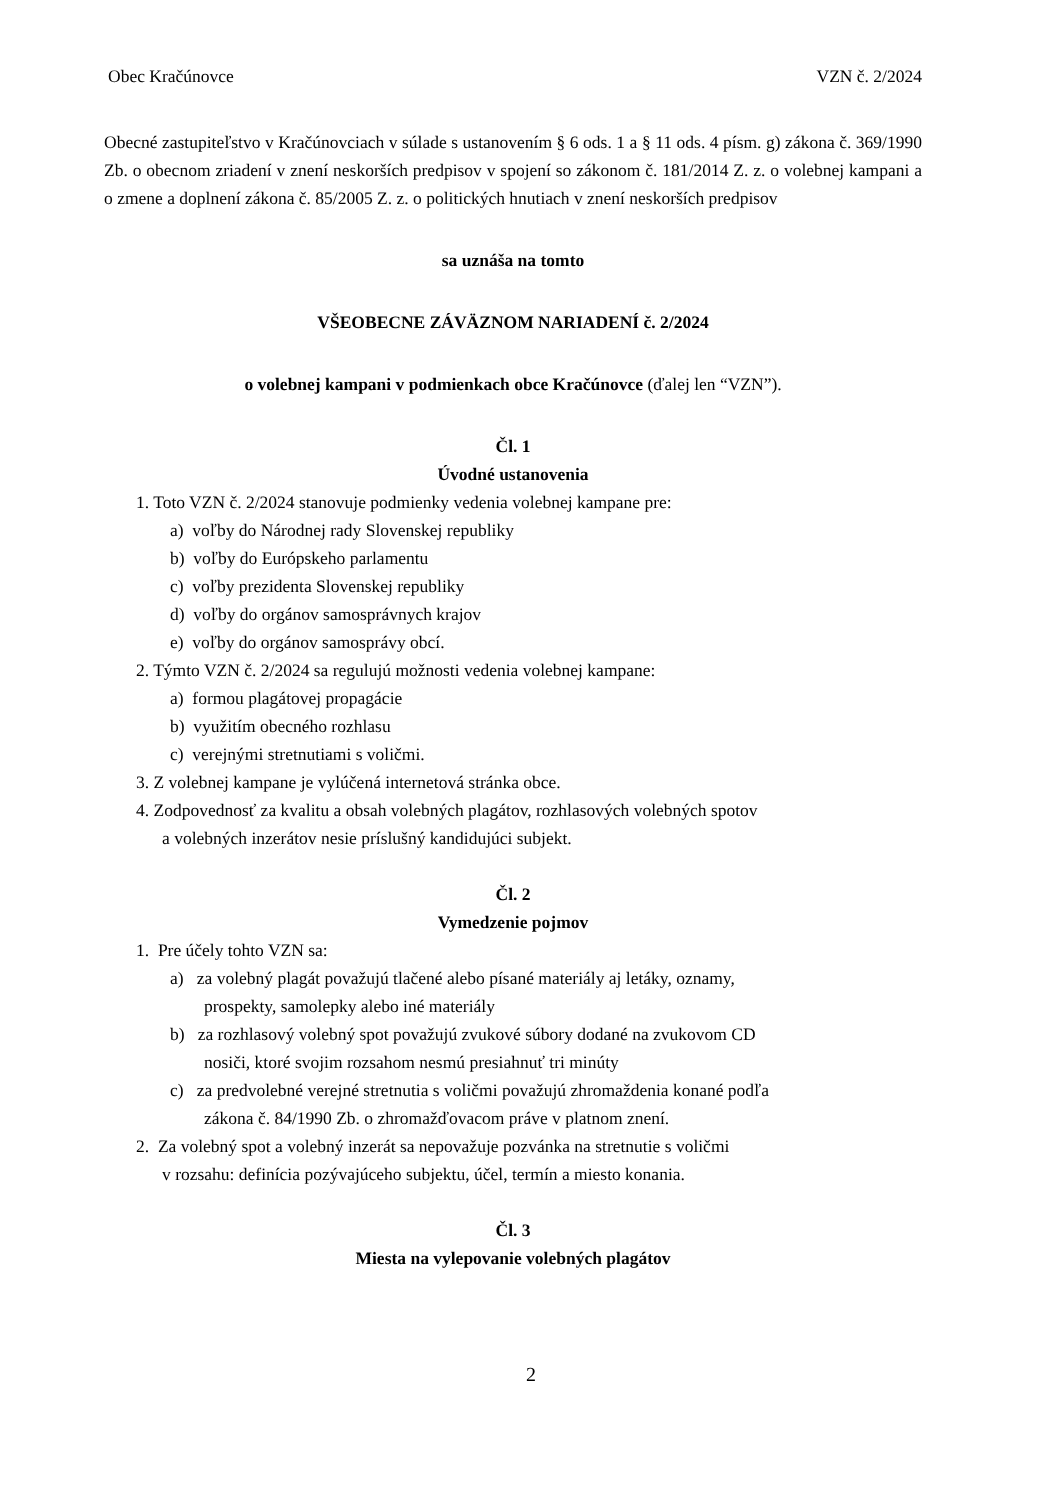Obec Kračúnovce VZN č. 2/2024
Obecné zastupiteľstvo v Kračúnovciach v súlade s ustanovením § 6 ods. 1 a § 11 ods. 4 písm. g) zákona č. 369/1990 Zb. o obecnom zriadení v znení neskorších predpisov v spojení so zákonom č. 181/2014 Z. z. o volebnej kampani a o zmene a doplnení zákona č. 85/2005 Z. z. o politických hnutiach v znení neskorších predpisov
sa uznáša na tomto
VŠEOBECNE ZÁVÄZNOM NARIADENÍ č. 2/2024
o volebnej kampani v podmienkach obce Kračúnovce (ďalej len “VZN”).
Čl. 1
Úvodné ustanovenia
1. Toto VZN č. 2/2024 stanovuje podmienky vedenia volebnej kampane pre:
a) voľby do Národnej rady Slovenskej republiky
b) voľby do Európskeho parlamentu
c) voľby prezidenta Slovenskej republiky
d) voľby do orgánov samosprávnych krajov
e) voľby do orgánov samosprávy obcí.
2. Týmto VZN č. 2/2024 sa regulujú možnosti vedenia volebnej kampane:
a) formou plagátovej propagácie
b) využitím obecného rozhlasu
c) verejnými stretnutiami s voličmi.
3. Z volebnej kampane je vylúčená internetová stránka obce.
4. Zodpovednosť za kvalitu a obsah volebných plagátov, rozhlasových volebných spotov
a volebných inzerátov nesie príslušný kandidujúci subjekt.
Čl. 2
Vymedzenie pojmov
1. Pre účely tohto VZN sa:
a) za volebný plagát považujú tlačené alebo písané materiály aj letáky, oznamy,
prospekty, samolepky alebo iné materiály
b) za rozhlasový volebný spot považujú zvukové súbory dodané na zvukovom CD
nosiči, ktoré svojim rozsahom nesmú presiahnuť tri minúty
c) za predvolebné verejné stretnutia s voličmi považujú zhromaždenia konané podľa
zákona č. 84/1990 Zb. o zhromažďovacom práve v platnom znení.
2. Za volebný spot a volebný inzerát sa nepovažuje pozvánka na stretnutie s voličmi
v rozsahu: definícia pozývajúceho subjektu, účel, termín a miesto konania.
Čl. 3
Miesta na vylepovanie volebných plagátov
2